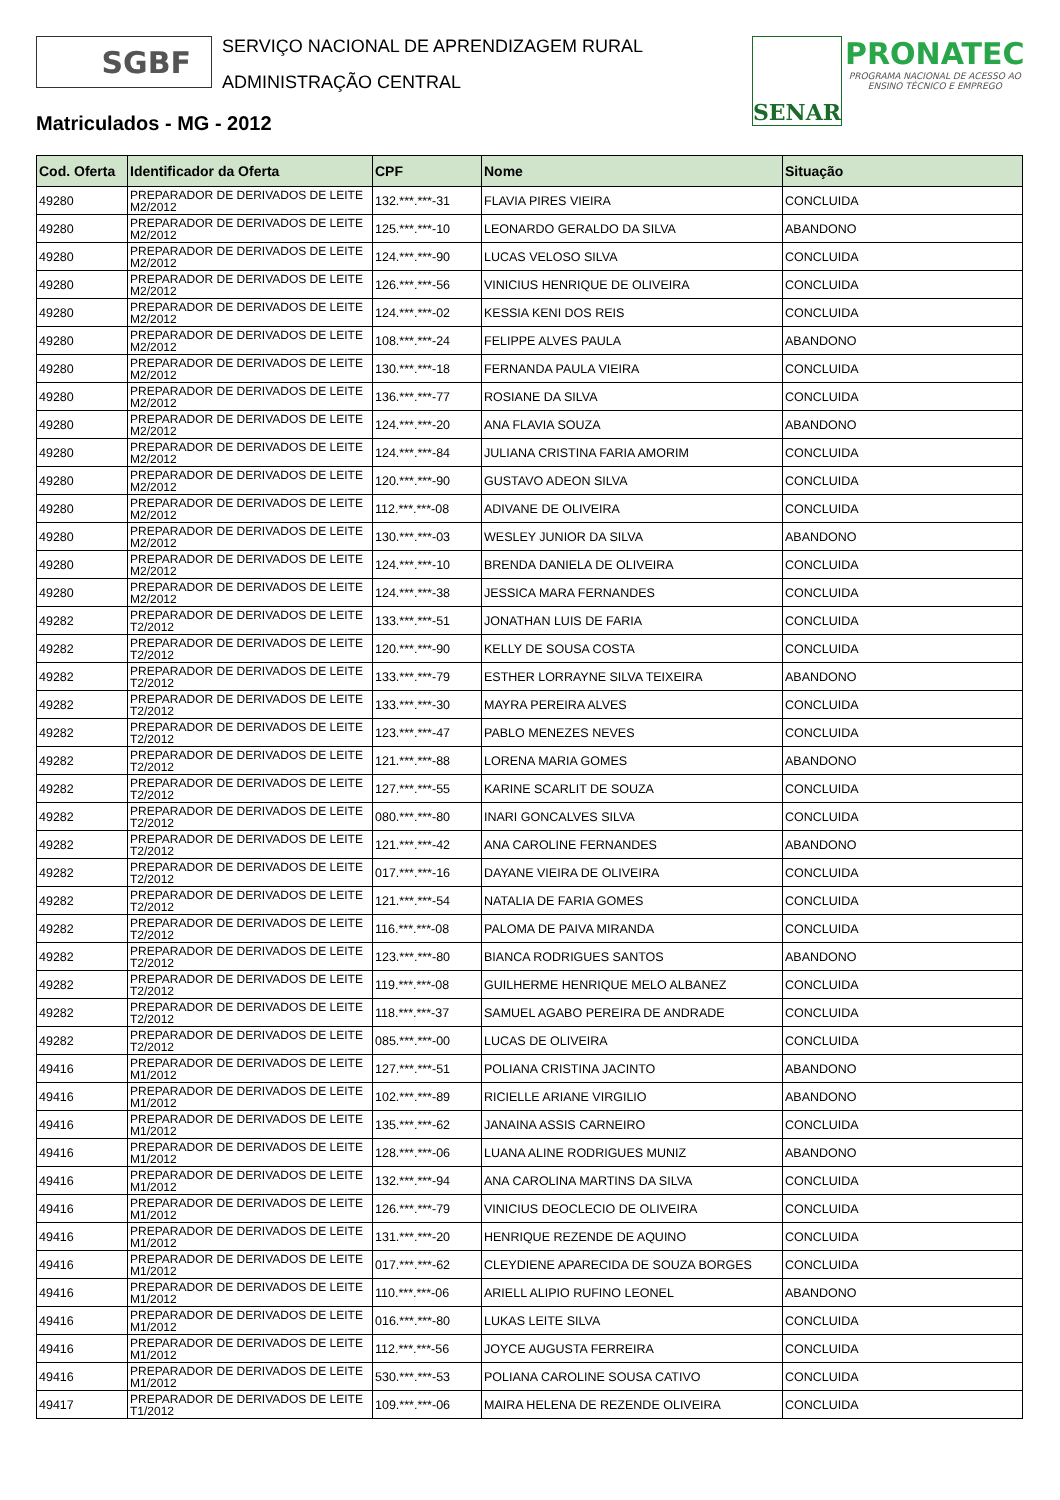SGBF
SERVIÇO NACIONAL DE APRENDIZAGEM RURAL
ADMINISTRAÇÃO CENTRAL
SENAR
PRONATEC
PROGRAMA NACIONAL DE ACESSO AO
ENSINO TÉCNICO E EMPREGO
Matriculados - MG - 2012
| Cod. Oferta | Identificador da Oferta | CPF | Nome | Situação |
| --- | --- | --- | --- | --- |
| 49280 | PREPARADOR DE DERIVADOS DE LEITE M2/2012 | 132.***.***-31 | FLAVIA PIRES VIEIRA | CONCLUIDA |
| 49280 | PREPARADOR DE DERIVADOS DE LEITE M2/2012 | 125.***.***-10 | LEONARDO GERALDO DA SILVA | ABANDONO |
| 49280 | PREPARADOR DE DERIVADOS DE LEITE M2/2012 | 124.***.***-90 | LUCAS VELOSO SILVA | CONCLUIDA |
| 49280 | PREPARADOR DE DERIVADOS DE LEITE M2/2012 | 126.***.***-56 | VINICIUS HENRIQUE DE OLIVEIRA | CONCLUIDA |
| 49280 | PREPARADOR DE DERIVADOS DE LEITE M2/2012 | 124.***.***-02 | KESSIA KENI DOS REIS | CONCLUIDA |
| 49280 | PREPARADOR DE DERIVADOS DE LEITE M2/2012 | 108.***.***-24 | FELIPPE ALVES PAULA | ABANDONO |
| 49280 | PREPARADOR DE DERIVADOS DE LEITE M2/2012 | 130.***.***-18 | FERNANDA PAULA VIEIRA | CONCLUIDA |
| 49280 | PREPARADOR DE DERIVADOS DE LEITE M2/2012 | 136.***.***-77 | ROSIANE DA SILVA | CONCLUIDA |
| 49280 | PREPARADOR DE DERIVADOS DE LEITE M2/2012 | 124.***.***-20 | ANA FLAVIA SOUZA | ABANDONO |
| 49280 | PREPARADOR DE DERIVADOS DE LEITE M2/2012 | 124.***.***-84 | JULIANA CRISTINA FARIA AMORIM | CONCLUIDA |
| 49280 | PREPARADOR DE DERIVADOS DE LEITE M2/2012 | 120.***.***-90 | GUSTAVO ADEON SILVA | CONCLUIDA |
| 49280 | PREPARADOR DE DERIVADOS DE LEITE M2/2012 | 112.***.***-08 | ADIVANE DE OLIVEIRA | CONCLUIDA |
| 49280 | PREPARADOR DE DERIVADOS DE LEITE M2/2012 | 130.***.***-03 | WESLEY JUNIOR DA SILVA | ABANDONO |
| 49280 | PREPARADOR DE DERIVADOS DE LEITE M2/2012 | 124.***.***-10 | BRENDA DANIELA DE OLIVEIRA | CONCLUIDA |
| 49280 | PREPARADOR DE DERIVADOS DE LEITE M2/2012 | 124.***.***-38 | JESSICA MARA FERNANDES | CONCLUIDA |
| 49282 | PREPARADOR DE DERIVADOS DE LEITE T2/2012 | 133.***.***-51 | JONATHAN LUIS DE FARIA | CONCLUIDA |
| 49282 | PREPARADOR DE DERIVADOS DE LEITE T2/2012 | 120.***.***-90 | KELLY DE SOUSA COSTA | CONCLUIDA |
| 49282 | PREPARADOR DE DERIVADOS DE LEITE T2/2012 | 133.***.***-79 | ESTHER LORRAYNE SILVA TEIXEIRA | ABANDONO |
| 49282 | PREPARADOR DE DERIVADOS DE LEITE T2/2012 | 133.***.***-30 | MAYRA PEREIRA ALVES | CONCLUIDA |
| 49282 | PREPARADOR DE DERIVADOS DE LEITE T2/2012 | 123.***.***-47 | PABLO MENEZES NEVES | CONCLUIDA |
| 49282 | PREPARADOR DE DERIVADOS DE LEITE T2/2012 | 121.***.***-88 | LORENA MARIA GOMES | ABANDONO |
| 49282 | PREPARADOR DE DERIVADOS DE LEITE T2/2012 | 127.***.***-55 | KARINE SCARLIT DE SOUZA | CONCLUIDA |
| 49282 | PREPARADOR DE DERIVADOS DE LEITE T2/2012 | 080.***.***-80 | INARI GONCALVES SILVA | CONCLUIDA |
| 49282 | PREPARADOR DE DERIVADOS DE LEITE T2/2012 | 121.***.***-42 | ANA CAROLINE FERNANDES | ABANDONO |
| 49282 | PREPARADOR DE DERIVADOS DE LEITE T2/2012 | 017.***.***-16 | DAYANE VIEIRA DE OLIVEIRA | CONCLUIDA |
| 49282 | PREPARADOR DE DERIVADOS DE LEITE T2/2012 | 121.***.***-54 | NATALIA DE FARIA GOMES | CONCLUIDA |
| 49282 | PREPARADOR DE DERIVADOS DE LEITE T2/2012 | 116.***.***-08 | PALOMA DE PAIVA MIRANDA | CONCLUIDA |
| 49282 | PREPARADOR DE DERIVADOS DE LEITE T2/2012 | 123.***.***-80 | BIANCA RODRIGUES SANTOS | ABANDONO |
| 49282 | PREPARADOR DE DERIVADOS DE LEITE T2/2012 | 119.***.***-08 | GUILHERME HENRIQUE MELO ALBANEZ | CONCLUIDA |
| 49282 | PREPARADOR DE DERIVADOS DE LEITE T2/2012 | 118.***.***-37 | SAMUEL AGABO PEREIRA DE ANDRADE | CONCLUIDA |
| 49282 | PREPARADOR DE DERIVADOS DE LEITE T2/2012 | 085.***.***-00 | LUCAS DE OLIVEIRA | CONCLUIDA |
| 49416 | PREPARADOR DE DERIVADOS DE LEITE M1/2012 | 127.***.***-51 | POLIANA CRISTINA JACINTO | ABANDONO |
| 49416 | PREPARADOR DE DERIVADOS DE LEITE M1/2012 | 102.***.***-89 | RICIELLE ARIANE VIRGILIO | ABANDONO |
| 49416 | PREPARADOR DE DERIVADOS DE LEITE M1/2012 | 135.***.***-62 | JANAINA ASSIS CARNEIRO | CONCLUIDA |
| 49416 | PREPARADOR DE DERIVADOS DE LEITE M1/2012 | 128.***.***-06 | LUANA ALINE RODRIGUES MUNIZ | ABANDONO |
| 49416 | PREPARADOR DE DERIVADOS DE LEITE M1/2012 | 132.***.***-94 | ANA CAROLINA MARTINS DA SILVA | CONCLUIDA |
| 49416 | PREPARADOR DE DERIVADOS DE LEITE M1/2012 | 126.***.***-79 | VINICIUS DEOCLECIO DE OLIVEIRA | CONCLUIDA |
| 49416 | PREPARADOR DE DERIVADOS DE LEITE M1/2012 | 131.***.***-20 | HENRIQUE REZENDE DE AQUINO | CONCLUIDA |
| 49416 | PREPARADOR DE DERIVADOS DE LEITE M1/2012 | 017.***.***-62 | CLEYDIENE APARECIDA DE SOUZA BORGES | CONCLUIDA |
| 49416 | PREPARADOR DE DERIVADOS DE LEITE M1/2012 | 110.***.***-06 | ARIELL ALIPIO RUFINO LEONEL | ABANDONO |
| 49416 | PREPARADOR DE DERIVADOS DE LEITE M1/2012 | 016.***.***-80 | LUKAS LEITE SILVA | CONCLUIDA |
| 49416 | PREPARADOR DE DERIVADOS DE LEITE M1/2012 | 112.***.***-56 | JOYCE AUGUSTA FERREIRA | CONCLUIDA |
| 49416 | PREPARADOR DE DERIVADOS DE LEITE M1/2012 | 530.***.***-53 | POLIANA CAROLINE SOUSA CATIVO | CONCLUIDA |
| 49417 | PREPARADOR DE DERIVADOS DE LEITE T1/2012 | 109.***.***-06 | MAIRA HELENA DE REZENDE OLIVEIRA | CONCLUIDA |